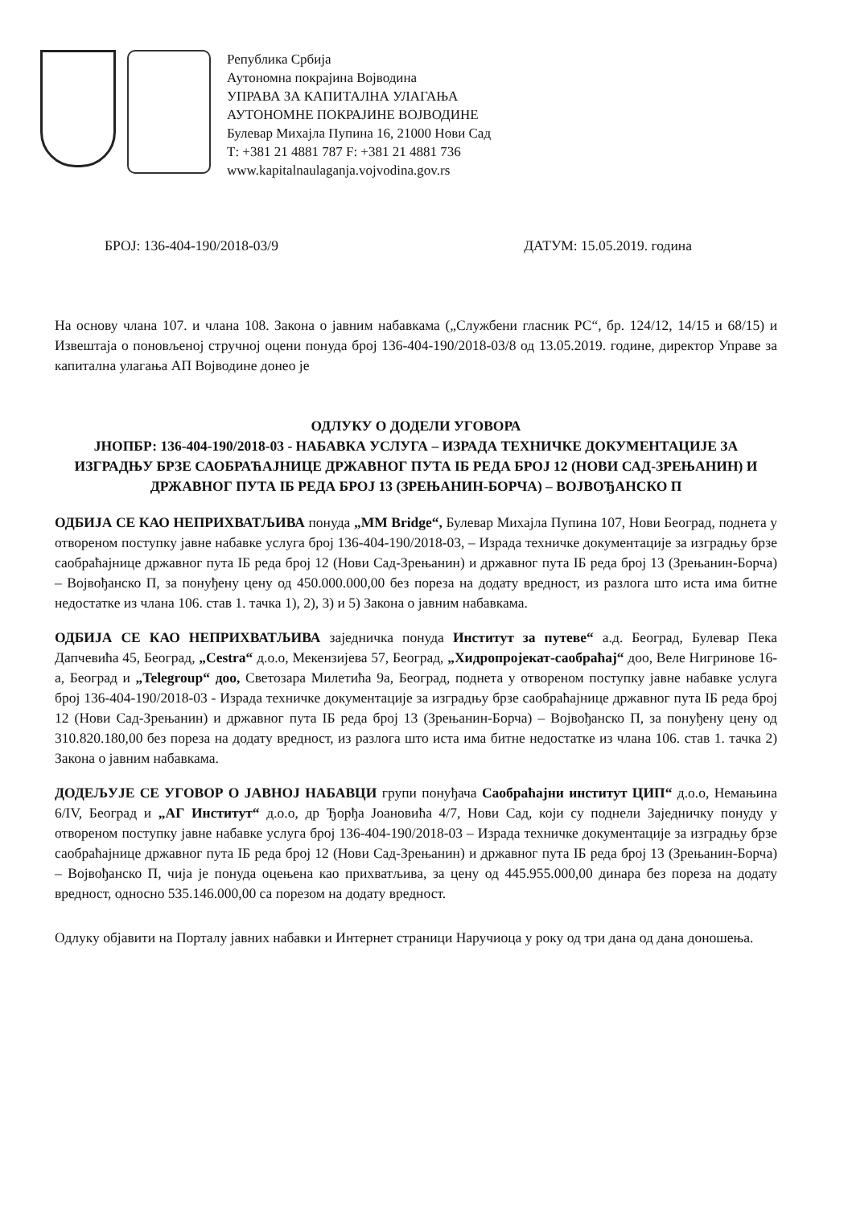Република Србија
Аутономна покрајина Војводина
УПРАВА ЗА КАПИТАЛНА УЛАГАЊА
АУТОНОМНЕ ПОКРАЈИНЕ ВОЈВОДИНЕ
Булевар Михајла Пупина 16, 21000 Нови Сад
Т: +381 21 4881 787 F: +381 21 4881 736
www.kapitalnaulaganja.vojvodina.gov.rs
БРОЈ: 136-404-190/2018-03/9 ДАТУМ: 15.05.2019. година
На основу члана 107. и члана 108. Закона о јавним набавкама („Службени гласник РС“, бр. 124/12, 14/15 и 68/15) и Извештаја о поновљеној стручној оцени понуда број 136-404-190/2018-03/8 од 13.05.2019. године, директор Управе за капитална улагања АП Војводине донео је
ОДЛУКУ О ДОДЕЛИ УГОВОРА
ЈНОПБР: 136-404-190/2018-03 - НАБАВКА УСЛУГА – ИЗРАДА ТЕХНИЧКЕ ДОКУМЕНТАЦИЈЕ ЗА ИЗГРАДЊУ БРЗЕ САОБРАЋАЈНИЦЕ ДРЖАВНОГ ПУТА IБ РЕДА БРОЈ 12 (НОВИ САД-ЗРЕЊАНИН) И ДРЖАВНОГ ПУТА IБ РЕДА БРОЈ 13 (ЗРЕЊАНИН-БОРЧА) – ВОЈВОЂАНСКО П
ОДБИЈА СЕ КАО НЕПРИХВАТЉИВА понуда „MM Bridge“, Булевар Михајла Пупина 107, Нови Београд, поднета у отвореном поступку јавне набавке услуга број 136-404-190/2018-03, – Израда техничке документације за изградњу брзе саобраћајнице државног пута IБ реда број 12 (Нови Сад-Зрењанин) и државног пута IБ реда број 13 (Зрењанин-Борча) – Војвођанско П, за понуђену цену од 450.000.000,00 без пореза на додату вредност, из разлога што иста има битне недостатке из члана 106. став 1. тачка 1), 2), 3) и 5) Закона о јавним набавкама.
ОДБИЈА СЕ КАО НЕПРИХВАТЉИВА заједничка понуда Институт за путеве“ а.д. Београд, Булевар Пека Дапчевића 45, Београд, „Cestra“ д.о.о, Мекензијева 57, Београд, „Хидропројекат-саобраћај“ доо, Веле Нигринове 16-а, Београд и „Telegroup“ доо, Светозара Милетића 9а, Београд, поднета у отвореном поступку јавне набавке услуга број 136-404-190/2018-03 - Израда техничке документације за изградњу брзе саобраћајнице државног пута IБ реда број 12 (Нови Сад-Зрењанин) и државног пута IБ реда број 13 (Зрењанин-Борча) – Војвођанско П, за понуђену цену од 310.820.180,00 без пореза на додату вредност, из разлога што иста има битне недостатке из члана 106. став 1. тачка 2) Закона о јавним набавкама.
ДОДЕЉУЈЕ СЕ УГОВОР О ЈАВНОЈ НАБАВЦИ групи понуђача Саобраћајни институт ЦИП“ д.о.о, Немањина 6/IV, Београд и „АГ Институт“ д.о.о, др Ђорђа Јоановића 4/7, Нови Сад, који су поднели Заједничку понуду у отвореном поступку јавне набавке услуга број 136-404-190/2018-03 – Израда техничке документације за изградњу брзе саобраћајнице државног пута IБ реда број 12 (Нови Сад-Зрењанин) и државног пута IБ реда број 13 (Зрењанин-Борча) – Војвођанско П, чија је понуда оцењена као прихватљива, за цену од 445.955.000,00 динара без пореза на додату вредност, односно 535.146.000,00 са порезом на додату вредност.
Одлуку објавити на Порталу јавних набавки и Интернет страници Наручиоца у року од три дана од дана доношења.